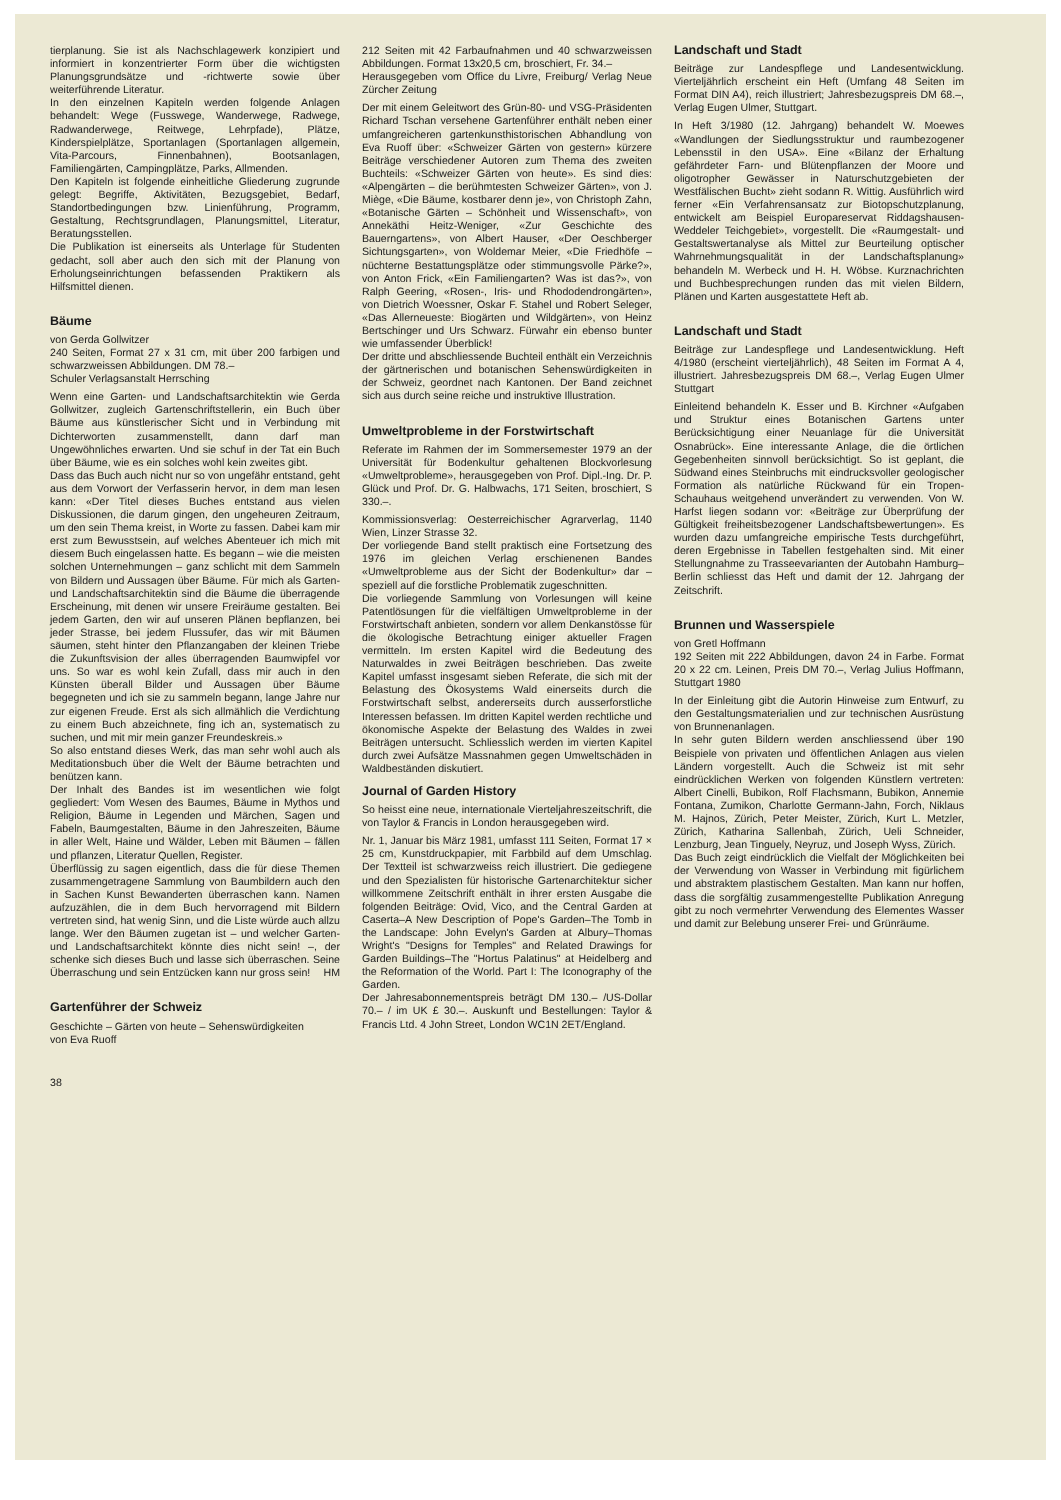tierplanung. Sie ist als Nachschlagewerk konzipiert und informiert in konzentrierter Form über die wichtigsten Planungsgrundsätze und -richtwerte sowie über weiterführende Literatur.
In den einzelnen Kapiteln werden folgende Anlagen behandelt: Wege (Fusswege, Wanderwege, Radwege, Radwanderwege, Reitwege, Lehrpfade), Plätze, Kinderspielplätze, Sportanlagen (Sportanlagen allgemein, Vita-Parcours, Finnenbahnen), Bootsanlagen, Familiengärten, Campingplätze, Parks, Allmenden.
Den Kapiteln ist folgende einheitliche Gliederung zugrunde gelegt: Begriffe, Aktivitäten, Bezugsgebiet, Bedarf, Standortbedingungen bzw. Linienführung, Programm, Gestaltung, Rechtsgrundlagen, Planungsmittel, Literatur, Beratungsstellen.
Die Publikation ist einerseits als Unterlage für Studenten gedacht, soll aber auch den sich mit der Planung von Erholungseinrichtungen befassenden Praktikern als Hilfsmittel dienen.
Bäume
von Gerda Gollwitzer
240 Seiten, Format 27 x 31 cm, mit über 200 farbigen und schwarzweissen Abbildungen. DM 78.–
Schuler Verlagsanstalt Herrsching
Wenn eine Garten- und Landschaftsarchitektin wie Gerda Gollwitzer, zugleich Gartenschriftstellerin, ein Buch über Bäume aus künstlerischer Sicht und in Verbindung mit Dichterworten zusammenstellt, dann darf man Ungewöhnliches erwarten. Und sie schuf in der Tat ein Buch über Bäume, wie es ein solches wohl kein zweites gibt.
Dass das Buch auch nicht nur so von ungefähr entstand, geht aus dem Vorwort der Verfasserin hervor, in dem man lesen kann: «Der Titel dieses Buches entstand aus vielen Diskussionen, die darum gingen, den ungeheuren Zeitraum, um den sein Thema kreist, in Worte zu fassen. Dabei kam mir erst zum Bewusstsein, auf welches Abenteuer ich mich mit diesem Buch eingelassen hatte. Es begann – wie die meisten solchen Unternehmungen – ganz schlicht mit dem Sammeln von Bildern und Aussagen über Bäume. Für mich als Garten- und Landschaftsarchitektin sind die Bäume die überragende Erscheinung, mit denen wir unsere Freiräume gestalten. Bei jedem Garten, den wir auf unseren Plänen bepflanzen, bei jeder Strasse, bei jedem Flussufer, das wir mit Bäumen säumen, steht hinter den Pflanzangaben der kleinen Triebe die Zukunftsvision der alles überragenden Baumwipfel vor uns. So war es wohl kein Zufall, dass mir auch in den Künsten überall Bilder und Aussagen über Bäume begegneten und ich sie zu sammeln begann, lange Jahre nur zur eigenen Freude. Erst als sich allmählich die Verdichtung zu einem Buch abzeichnete, fing ich an, systematisch zu suchen, und mit mir mein ganzer Freundeskreis.»
So also entstand dieses Werk, das man sehr wohl auch als Meditationsbuch über die Welt der Bäume betrachten und benützen kann.
Der Inhalt des Bandes ist im wesentlichen wie folgt gegliedert: Vom Wesen des Baumes, Bäume in Mythos und Religion, Bäume in Legenden und Märchen, Sagen und Fabeln, Baumgestalten, Bäume in den Jahreszeiten, Bäume in aller Welt, Haine und Wälder, Leben mit Bäumen – fällen und pflanzen, Literatur Quellen, Register.
Überflüssig zu sagen eigentlich, dass die für diese Themen zusammengetragene Sammlung von Baumbildern auch den in Sachen Kunst Bewanderten überraschen kann. Namen aufzuzählen, die in dem Buch hervorragend mit Bildern vertreten sind, hat wenig Sinn, und die Liste würde auch allzu lange. Wer den Bäumen zugetan ist – und welcher Garten- und Landschaftsarchitekt könnte dies nicht sein! –, der schenke sich dieses Buch und lasse sich überraschen. Seine Überraschung und sein Entzücken kann nur gross sein! HM
Gartenführer der Schweiz
Geschichte – Gärten von heute – Sehenswürdigkeiten
von Eva Ruoff
38
212 Seiten mit 42 Farbaufnahmen und 40 schwarzweissen Abbildungen. Format 13x20,5 cm, broschiert, Fr. 34.–
Herausgegeben vom Office du Livre, Freiburg/ Verlag Neue Zürcher Zeitung
Der mit einem Geleitwort des Grün-80- und VSG-Präsidenten Richard Tschan versehene Gartenführer enthält neben einer umfangreicheren gartenkunsthistorischen Abhandlung von Eva Ruoff über: «Schweizer Gärten von gestern» kürzere Beiträge verschiedener Autoren zum Thema des zweiten Buchteils: «Schweizer Gärten von heute». Es sind dies: «Alpengärten – die berühmtesten Schweizer Gärten», von J. Miège, «Die Bäume, kostbarer denn je», von Christoph Zahn, «Botanische Gärten – Schönheit und Wissenschaft», von Annekäthi Heitz-Weniger, «Zur Geschichte des Bauerngartens», von Albert Hauser, «Der Oeschberger Sichtungsgarten», von Woldemar Meier, «Die Friedhöfe – nüchterne Bestattungsplätze oder stimmungsvolle Pärke?», von Anton Frick, «Ein Familiengarten? Was ist das?», von Ralph Geering, «Rosen-, Iris- und Rhododendrongärten», von Dietrich Woessner, Oskar F. Stahel und Robert Seleger, «Das Allerneueste: Biogärten und Wildgärten», von Heinz Bertschinger und Urs Schwarz. Fürwahr ein ebenso bunter wie umfassender Überblick!
Der dritte und abschliessende Buchteil enthält ein Verzeichnis der gärtnerischen und botanischen Sehenswürdigkeiten in der Schweiz, geordnet nach Kantonen. Der Band zeichnet sich aus durch seine reiche und instruktive Illustration.
Umweltprobleme in der Forstwirtschaft
Referate im Rahmen der im Sommersemester 1979 an der Universität für Bodenkultur gehaltenen Blockvorlesung «Umweltprobleme», herausgegeben von Prof. Dipl.-Ing. Dr. P. Glück und Prof. Dr. G. Halbwachs, 171 Seiten, broschiert, S 330.–.
Kommissionsverlag: Oesterreichischer Agrarverlag, 1140 Wien, Linzer Strasse 32.
Der vorliegende Band stellt praktisch eine Fortsetzung des 1976 im gleichen Verlag erschienenen Bandes «Umweltprobleme aus der Sicht der Bodenkultur» dar – speziell auf die forstliche Problematik zugeschnitten.
Die vorliegende Sammlung von Vorlesungen will keine Patentlösungen für die vielfältigen Umweltprobleme in der Forstwirtschaft anbieten, sondern vor allem Denkanstösse für die ökologische Betrachtung einiger aktueller Fragen vermitteln. Im ersten Kapitel wird die Bedeutung des Naturwaldes in zwei Beiträgen beschrieben. Das zweite Kapitel umfasst insgesamt sieben Referate, die sich mit der Belastung des Ökosystems Wald einerseits durch die Forstwirtschaft selbst, andererseits durch ausserforstliche Interessen befassen. Im dritten Kapitel werden rechtliche und ökonomische Aspekte der Belastung des Waldes in zwei Beiträgen untersucht. Schliesslich werden im vierten Kapitel durch zwei Aufsätze Massnahmen gegen Umweltschäden in Waldbeständen diskutiert.
Journal of Garden History
So heisst eine neue, internationale Vierteljahreszeitschrift, die von Taylor & Francis in London herausgegeben wird.
Nr. 1, Januar bis März 1981, umfasst 111 Seiten, Format 17 × 25 cm, Kunstdruckpapier, mit Farbbild auf dem Umschlag. Der Textteil ist schwarzweiss reich illustriert. Die gediegene und den Spezialisten für historische Gartenarchitektur sicher willkommene Zeitschrift enthält in ihrer ersten Ausgabe die folgenden Beiträge: Ovid, Vico, and the Central Garden at Caserta–A New Description of Pope's Garden–The Tomb in the Landscape: John Evelyn's Garden at Albury–Thomas Wright's "Designs for Temples" and Related Drawings for Garden Buildings–The "Hortus Palatinus" at Heidelberg and the Reformation of the World. Part I: The Iconography of the Garden.
Der Jahresabonnementspreis beträgt DM 130.– /US-Dollar 70.– / im UK £ 30.–. Auskunft und Bestellungen: Taylor & Francis Ltd. 4 John Street, London WC1N 2ET/England.
Landschaft und Stadt
Beiträge zur Landespflege und Landesentwicklung. Vierteljährlich erscheint ein Heft (Umfang 48 Seiten im Format DIN A4), reich illustriert; Jahresbezugspreis DM 68.–, Verlag Eugen Ulmer, Stuttgart.
In Heft 3/1980 (12. Jahrgang) behandelt W. Moewes «Wandlungen der Siedlungsstruktur und raumbezogener Lebensstil in den USA». Eine «Bilanz der Erhaltung gefährdeter Farn- und Blütenpflanzen der Moore und oligotropher Gewässer in Naturschutzgebieten der Westfälischen Bucht» zieht sodann R. Wittig. Ausführlich wird ferner «Ein Verfahrensansatz zur Biotopschutzplanung, entwickelt am Beispiel Europareservat Riddagshausen-Weddeler Teichgebiet», vorgestellt. Die «Raumgestalt- und Gestaltswertanalyse als Mittel zur Beurteilung optischer Wahrnehmungsqualität in der Landschaftsplanung» behandeln M. Werbeck und H. H. Wöbse. Kurznachrichten und Buchbesprechungen runden das mit vielen Bildern, Plänen und Karten ausgestattete Heft ab.
Landschaft und Stadt
Beiträge zur Landespflege und Landesentwicklung. Heft 4/1980 (erscheint vierteljährlich), 48 Seiten im Format A 4, illustriert. Jahresbezugspreis DM 68.–, Verlag Eugen Ulmer Stuttgart
Einleitend behandeln K. Esser und B. Kirchner «Aufgaben und Struktur eines Botanischen Gartens unter Berücksichtigung einer Neuanlage für die Universität Osnabrück». Eine interessante Anlage, die die örtlichen Gegebenheiten sinnvoll berücksichtigt. So ist geplant, die Südwand eines Steinbruchs mit eindrucksvoller geologischer Formation als natürliche Rückwand für ein Tropen-Schauhaus weitgehend unverändert zu verwenden. Von W. Harfst liegen sodann vor: «Beiträge zur Überprüfung der Gültigkeit freiheitsbezogener Landschaftsbewertungen». Es wurden dazu umfangreiche empirische Tests durchgeführt, deren Ergebnisse in Tabellen festgehalten sind. Mit einer Stellungnahme zu Trasseevarianten der Autobahn Hamburg–Berlin schliesst das Heft und damit der 12. Jahrgang der Zeitschrift.
Brunnen und Wasserspiele
von Gretl Hoffmann
192 Seiten mit 222 Abbildungen, davon 24 in Farbe. Format 20 x 22 cm. Leinen, Preis DM 70.–, Verlag Julius Hoffmann, Stuttgart 1980
In der Einleitung gibt die Autorin Hinweise zum Entwurf, zu den Gestaltungsmaterialien und zur technischen Ausrüstung von Brunnenanlagen.
In sehr guten Bildern werden anschliessend über 190 Beispiele von privaten und öffentlichen Anlagen aus vielen Ländern vorgestellt. Auch die Schweiz ist mit sehr eindrücklichen Werken von folgenden Künstlern vertreten: Albert Cinelli, Bubikon, Rolf Flachsmann, Bubikon, Annemie Fontana, Zumikon, Charlotte Germann-Jahn, Forch, Niklaus M. Hajnos, Zürich, Peter Meister, Zürich, Kurt L. Metzler, Zürich, Katharina Sallenbah, Zürich, Ueli Schneider, Lenzburg, Jean Tinguely, Neyruz, und Joseph Wyss, Zürich.
Das Buch zeigt eindrücklich die Vielfalt der Möglichkeiten bei der Verwendung von Wasser in Verbindung mit figürlichem und abstraktem plastischem Gestalten. Man kann nur hoffen, dass die sorgfältig zusammengestellte Publikation Anregung gibt zu noch vermehrter Verwendung des Elementes Wasser und damit zur Belebung unserer Frei- und Grünräume.